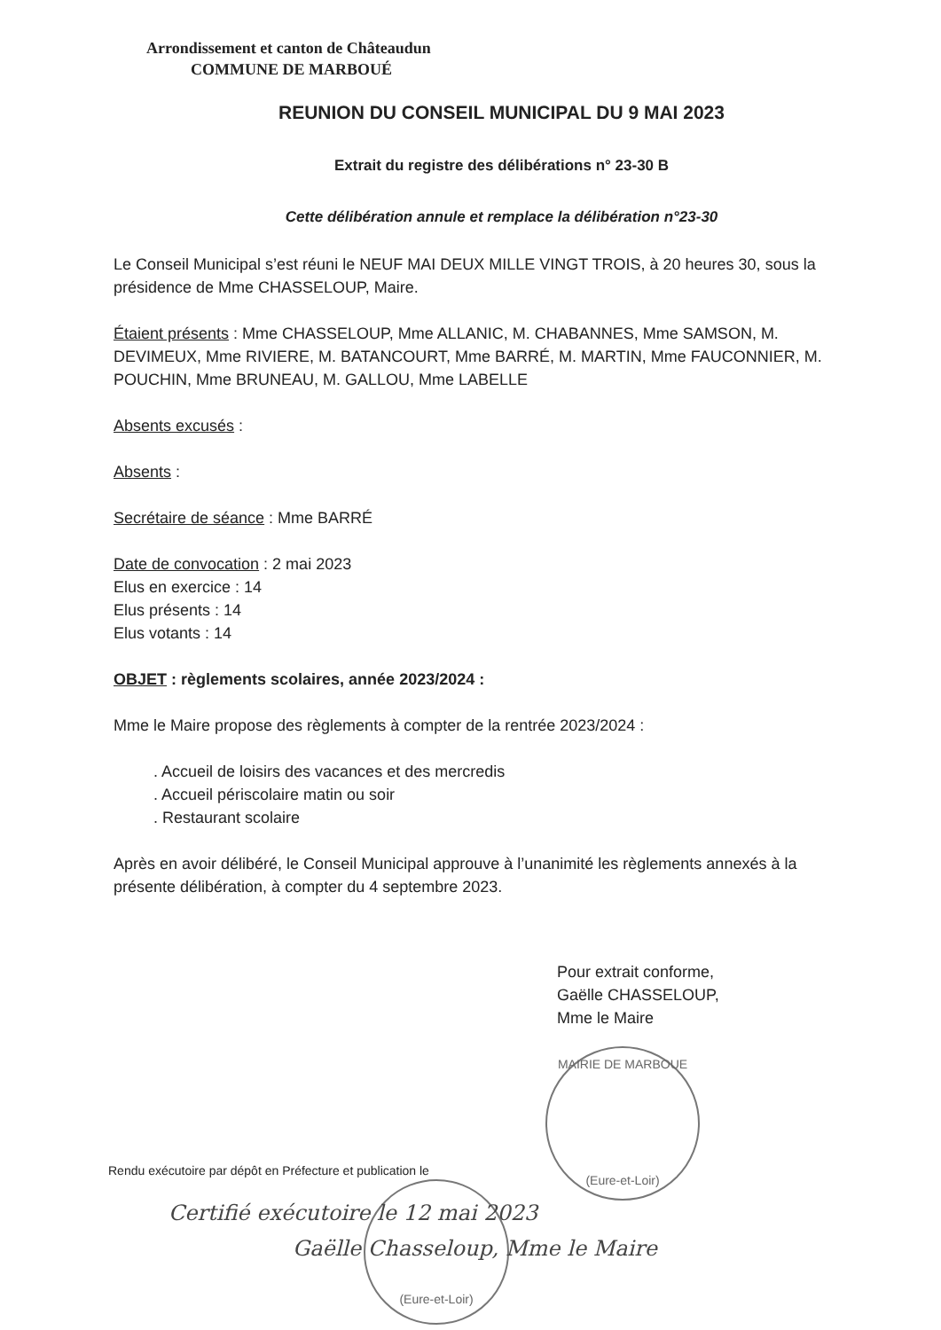Arrondissement et canton de Châteaudun
COMMUNE DE MARBOUÉ
REUNION DU CONSEIL MUNICIPAL DU 9 MAI 2023
Extrait du registre des délibérations n° 23-30 B
Cette délibération annule et remplace la délibération n°23-30
Le Conseil Municipal s’est réuni le NEUF MAI DEUX MILLE VINGT TROIS, à 20 heures 30, sous la présidence de Mme CHASSELOUP, Maire.
Étaient présents : Mme CHASSELOUP, Mme ALLANIC, M. CHABANNES, Mme SAMSON, M. DEVIMEUX, Mme RIVIERE, M. BATANCOURT, Mme BARRÉ, M. MARTIN, Mme FAUCONNIER, M. POUCHIN, Mme BRUNEAU, M. GALLOU, Mme LABELLE
Absents excusés :
Absents :
Secrétaire de séance : Mme BARRÉ
Date de convocation : 2 mai 2023
Elus en exercice : 14
Elus présents : 14
Elus votants : 14
OBJET : règlements scolaires, année 2023/2024 :
Mme le Maire propose des règlements à compter de la rentrée 2023/2024 :
. Accueil de loisirs des vacances et des mercredis
. Accueil périscolaire matin ou soir
. Restaurant scolaire
Après en avoir délibéré, le Conseil Municipal approuve à l’unanimité les règlements annexés à la présente délibération, à compter du 4 septembre 2023.
Pour extrait conforme,
Gaëlle CHASSELOUP,
Mme le Maire
MAIRIE DE MARBOUE
(Eure-et-Loir)
(Eure-et-Loir)
Rendu exécutoire par dépôt en Préfecture et publication le
Certifié exécutoire le 12 mai 2023
Gaëlle Chasseloup, Mme le Maire